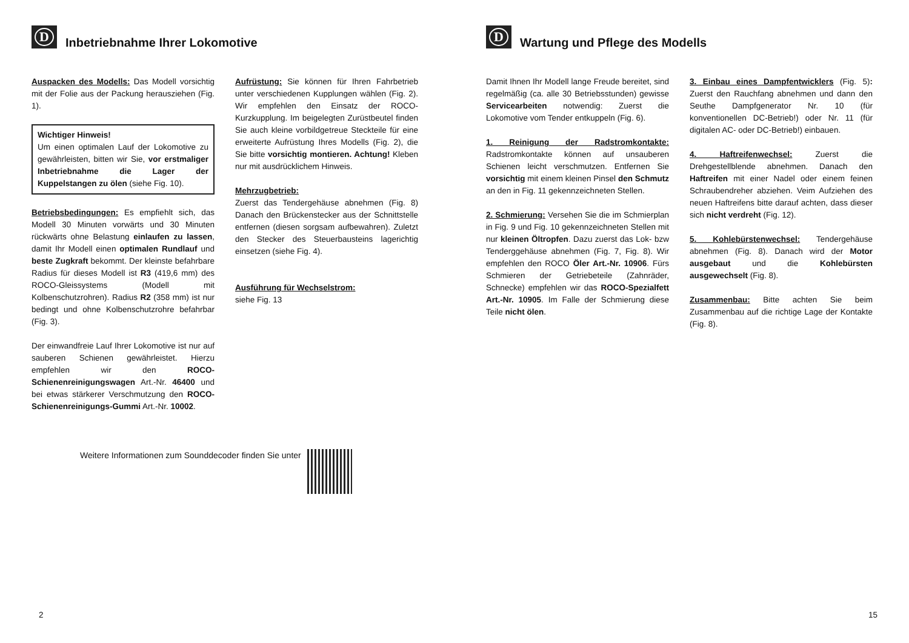D Inbetriebnahme Ihrer Lokomotive
Auspacken des Modells: Das Modell vorsichtig mit der Folie aus der Packung herausziehen (Fig. 1).
Wichtiger Hinweis!
Um einen optimalen Lauf der Lokomotive zu gewährleisten, bitten wir Sie, vor erstmaliger Inbetriebnahme die Lager der Kuppelstangen zu ölen (siehe Fig. 10).
Betriebsbedingungen: Es empfiehlt sich, das Modell 30 Minuten vorwärts und 30 Minuten rückwärts ohne Belastung einlaufen zu lassen, damit Ihr Modell einen optimalen Rundlauf und beste Zugkraft bekommt. Der kleinste befahrbare Radius für dieses Modell ist R3 (419,6 mm) des ROCO-Gleissystems (Modell mit Kolbenschutzrohren). Radius R2 (358 mm) ist nur bedingt und ohne Kolbenschutzrohre befahrbar (Fig. 3).
Der einwandfreie Lauf Ihrer Lokomotive ist nur auf sauberen Schienen gewährleistet. Hierzu empfehlen wir den ROCO-Schienenreinigungswagen Art.-Nr. 46400 und bei etwas stärkerer Verschmutzung den ROCO-Schienenreinigungs-Gummi Art.-Nr. 10002.
Aufrüstung: Sie können für Ihren Fahrbetrieb unter verschiedenen Kupplungen wählen (Fig. 2). Wir empfehlen den Einsatz der ROCO-Kurzkupplung. Im beigelegten Zurüstbeutel finden Sie auch kleine vorbildgetreue Steckteile für eine erweiterte Aufrüstung Ihres Modells (Fig. 2), die Sie bitte vorsichtig montieren. Achtung! Kleben nur mit ausdrücklichem Hinweis.
Mehrzugbetrieb:
Zuerst das Tendergehäuse abnehmen (Fig. 8) Danach den Brückenstecker aus der Schnittstelle entfernen (diesen sorgsam aufbewahren). Zuletzt den Stecker des Steuerbausteins lagerichtig einsetzen (siehe Fig. 4).
Ausführung für Wechselstrom:
siehe Fig. 13
Weitere Informationen zum Sounddecoder finden Sie unter
2
D Wartung und Pflege des Modells
Damit Ihnen Ihr Modell lange Freude bereitet, sind regelmäßig (ca. alle 30 Betriebsstunden) gewisse Servicearbeiten notwendig: Zuerst die Lokomotive vom Tender entkuppeln (Fig. 6).
1. Reinigung der Radstromkontakte: Radstromkontakte können auf unsauberen Schienen leicht verschmutzen. Entfernen Sie vorsichtig mit einem kleinen Pinsel den Schmutz an den in Fig. 11 gekennzeichneten Stellen.
2. Schmierung: Versehen Sie die im Schmierplan in Fig. 9 und Fig. 10 gekennzeichneten Stellen mit nur kleinen Öltropfen. Dazu zuerst das Lok- bzw Tenderggehäuse abnehmen (Fig. 7, Fig. 8). Wir empfehlen den ROCO Öler Art.-Nr. 10906. Fürs Schmieren der Getriebeteile (Zahnräder, Schnecke) empfehlen wir das ROCO-Spezialfett Art.-Nr. 10905. Im Falle der Schmierung diese Teile nicht ölen.
3. Einbau eines Dampfentwicklers (Fig. 5): Zuerst den Rauchfang abnehmen und dann den Seuthe Dampfgenerator Nr. 10 (für konventionellen DC-Betrieb!) oder Nr. 11 (für digitalen AC- oder DC-Betrieb!) einbauen.
4. Haftreifenwechsel: Zuerst die Drehgestellblende abnehmen. Danach den Haftreifen mit einer Nadel oder einem feinen Schraubendreher abziehen. Veim Aufziehen des neuen Haftreifens bitte darauf achten, dass dieser sich nicht verdreht (Fig. 12).
5. Kohlebürstenwechsel: Tendergehäuse abnehmen (Fig. 8). Danach wird der Motor ausgebaut und die Kohlebürsten ausgewechselt (Fig. 8).
Zusammenbau: Bitte achten Sie beim Zusammenbau auf die richtige Lage der Kontakte (Fig. 8).
15